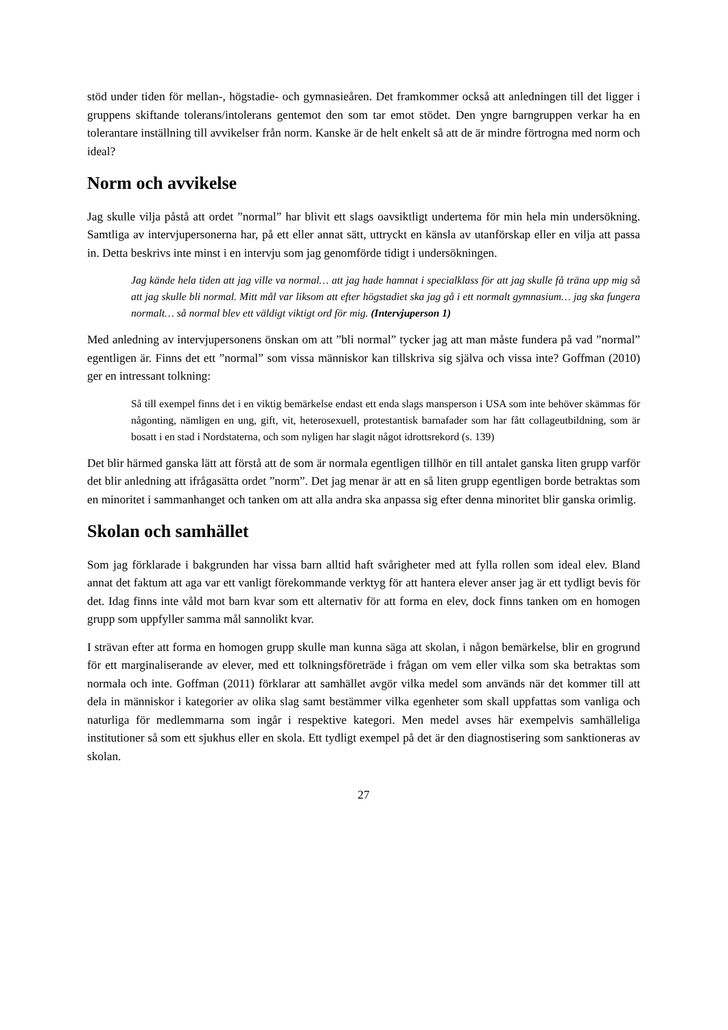stöd under tiden för mellan-, högstadie- och gymnasieåren. Det framkommer också att anledningen till det ligger i gruppens skiftande tolerans/intolerans gentemot den som tar emot stödet. Den yngre barngruppen verkar ha en tolerantare inställning till avvikelser från norm. Kanske är de helt enkelt så att de är mindre förtrogna med norm och ideal?
Norm och avvikelse
Jag skulle vilja påstå att ordet ”normal” har blivit ett slags oavsiktligt undertema för min hela min undersökning. Samtliga av intervjupersonerna har, på ett eller annat sätt, uttryckt en känsla av utanförskap eller en vilja att passa in. Detta beskrivs inte minst i en intervju som jag genomförde tidigt i undersökningen.
Jag kände hela tiden att jag ville va normal… att jag hade hamnat i specialklass för att jag skulle få träna upp mig så att jag skulle bli normal. Mitt mål var liksom att efter högstadiet ska jag gå i ett normalt gymnasium… jag ska fungera normalt… så normal blev ett väldigt viktigt ord för mig. (Intervjuperson 1)
Med anledning av intervjupersonens önskan om att ”bli normal” tycker jag att man måste fundera på vad ”normal” egentligen är. Finns det ett ”normal” som vissa människor kan tillskriva sig själva och vissa inte? Goffman (2010) ger en intressant tolkning:
Så till exempel finns det i en viktig bemärkelse endast ett enda slags mansperson i USA som inte behöver skämmas för någonting, nämligen en ung, gift, vit, heterosexuell, protestantisk barnafader som har fått collageutbildning, som är bosatt i en stad i Nordstaterna, och som nyligen har slagit något idrottsrekord (s. 139)
Det blir härmed ganska lätt att förstå att de som är normala egentligen tillhör en till antalet ganska liten grupp varför det blir anledning att ifrågasätta ordet ”norm”. Det jag menar är att en så liten grupp egentligen borde betraktas som en minoritet i sammanhanget och tanken om att alla andra ska anpassa sig efter denna minoritet blir ganska orimlig.
Skolan och samhället
Som jag förklarade i bakgrunden har vissa barn alltid haft svårigheter med att fylla rollen som ideal elev. Bland annat det faktum att aga var ett vanligt förekommande verktyg för att hantera elever anser jag är ett tydligt bevis för det. Idag finns inte våld mot barn kvar som ett alternativ för att forma en elev, dock finns tanken om en homogen grupp som uppfyller samma mål sannolikt kvar.
I strävan efter att forma en homogen grupp skulle man kunna säga att skolan, i någon bemärkelse, blir en grogrund för ett marginaliserande av elever, med ett tolkningsföreträde i frågan om vem eller vilka som ska betraktas som normala och inte. Goffman (2011) förklarar att samhället avgör vilka medel som används när det kommer till att dela in människor i kategorier av olika slag samt bestämmer vilka egenheter som skall uppfattas som vanliga och naturliga för medlemmarna som ingår i respektive kategori. Men medel avses här exempelvis samhälleliga institutioner så som ett sjukhus eller en skola. Ett tydligt exempel på det är den diagnostisering som sanktioneras av skolan.
27